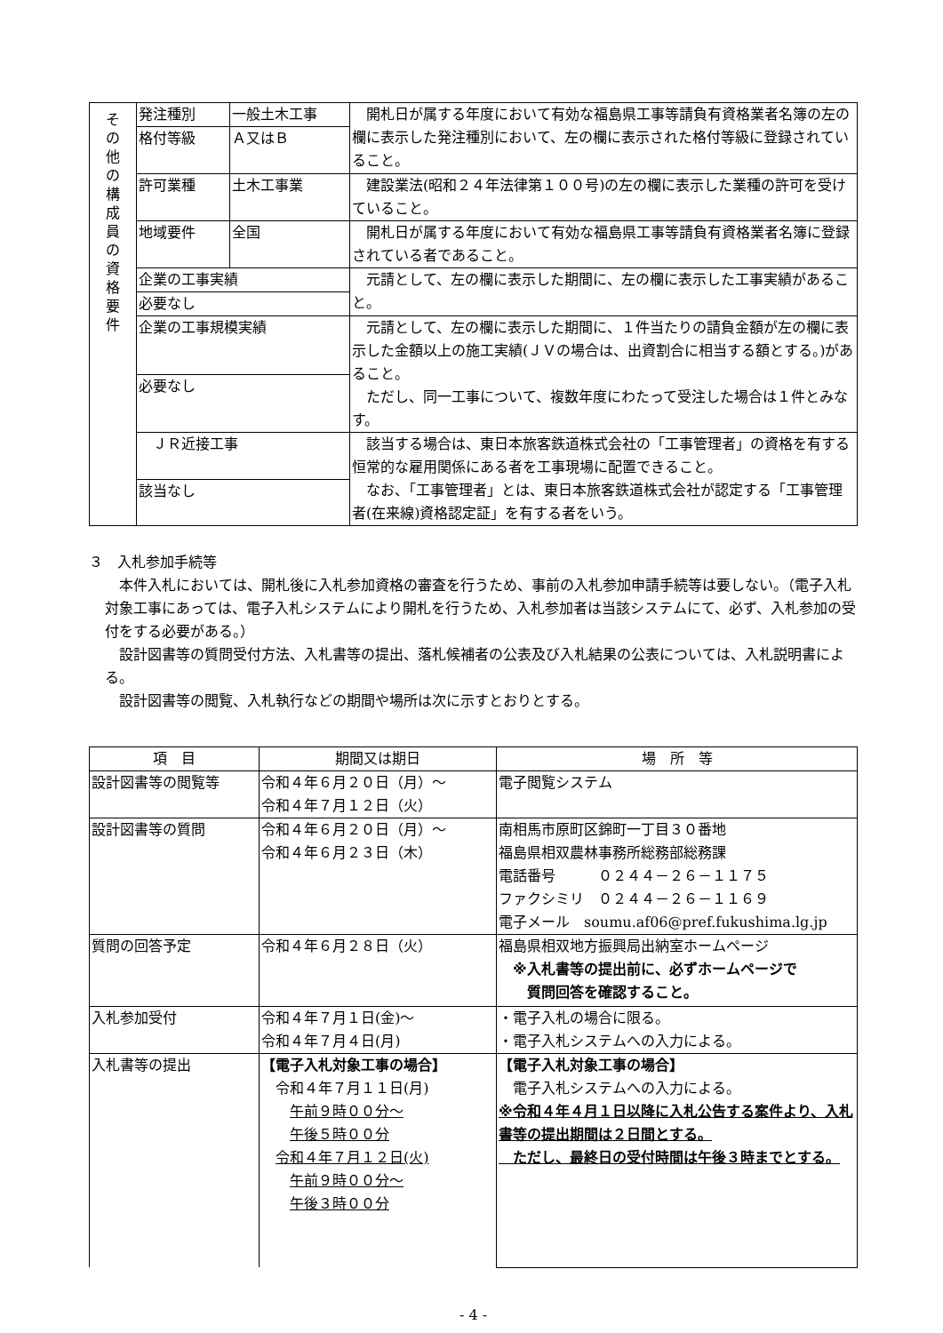| そ の 他 の 構 成 員 の 資 格 要 件 | 発注種別 | 一般土木工事 | 開札日が属する年度において有効な福島県工事等請負有資格業者名簿の左の欄に表示した発注種別において、左の欄に表示された格付等級に登録されていること。 |
| | 格付等級 | Ａ又はＢ | |
| | 許可業種 | 土木工事業 | 建設業法(昭和２４年法律第１００号)の左の欄に表示した業種の許可を受けていること。 |
| | 地域要件 | 全国 | 開札日が属する年度において有効な福島県工事等請負有資格業者名簿に登録されている者であること。 |
| | 企業の工事実績 | | 元請として、左の欄に表示した期間に、左の欄に表示した工事実績があること。 |
| | 必要なし | | |
| | 企業の工事規模実績 | | 元請として、左の欄に表示した期間に、１件当たりの請負金額が左の欄に表示した金額以上の施工実績(ＪＶの場合は、出資割合に相当する額とする。)があること。 ただし、同一工事について、複数年度にわたって受注した場合は１件とみなす。 |
| | 必要なし | | |
| | ＪＲ近接工事 | | 該当する場合は、東日本旅客鉄道株式会社の「工事管理者」の資格を有する恒常的な雇用関係にある者を工事現場に配置できること。 なお、「工事管理者」とは、東日本旅客鉄道株式会社が認定する「工事管理者(在来線)資格認定証」を有する者をいう。 |
| | 該当なし | | |
３　入札参加手続等
本件入札においては、開札後に入札参加資格の審査を行うため、事前の入札参加申請手続等は要しない。（電子入札対象工事にあっては、電子入札システムにより開札を行うため、入札参加者は当該システムにて、必ず、入札参加の受付をする必要がある。）
設計図書等の質問受付方法、入札書等の提出、落札候補者の公表及び入札結果の公表については、入札説明書による。
設計図書等の閲覧、入札執行などの期間や場所は次に示すとおりとする。
| 項 目 | 期間又は期日 | 場 所 等 |
| --- | --- | --- |
| 設計図書等の閲覧等 | 令和４年６月２０日（月）～ 令和４年７月１２日（火） | 電子閲覧システム |
| 設計図書等の質問 | 令和４年６月２０日（月）～ 令和４年６月２３日（木） | 南相馬市原町区錦町一丁目３０番地 福島県相双農林事務所総務部総務課 電話番号 ０２４４－２６－１１７５ ファクシミリ ０２４４－２６－１１６９ 電子メール soumu.af06@pref.fukushima.lg.jp |
| 質問の回答予定 | 令和４年６月２８日（火） | 福島県相双地方振興局出納室ホームページ ※入札書等の提出前に、必ずホームページで 質問回答を確認すること。 |
| 入札参加受付 | 令和４年７月１日(金)～ 令和４年７月４日(月) | ・電子入札の場合に限る。 ・電子入札システムへの入力による。 |
| 入札書等の提出 | 【電子入札対象工事の場合】 令和４年７月１１日(月) 午前９時００分～ 午後５時００分 令和４年７月１２日(火) 午前９時００分～ 午後３時００分 | 【電子入札対象工事の場合】 電子入札システムへの入力による。 ※令和４年４月１日以降に入札公告する案件より、入札書等の提出期間は２日間とする。 ただし、最終日の受付時間は午後３時までとする。 |
- 4 -